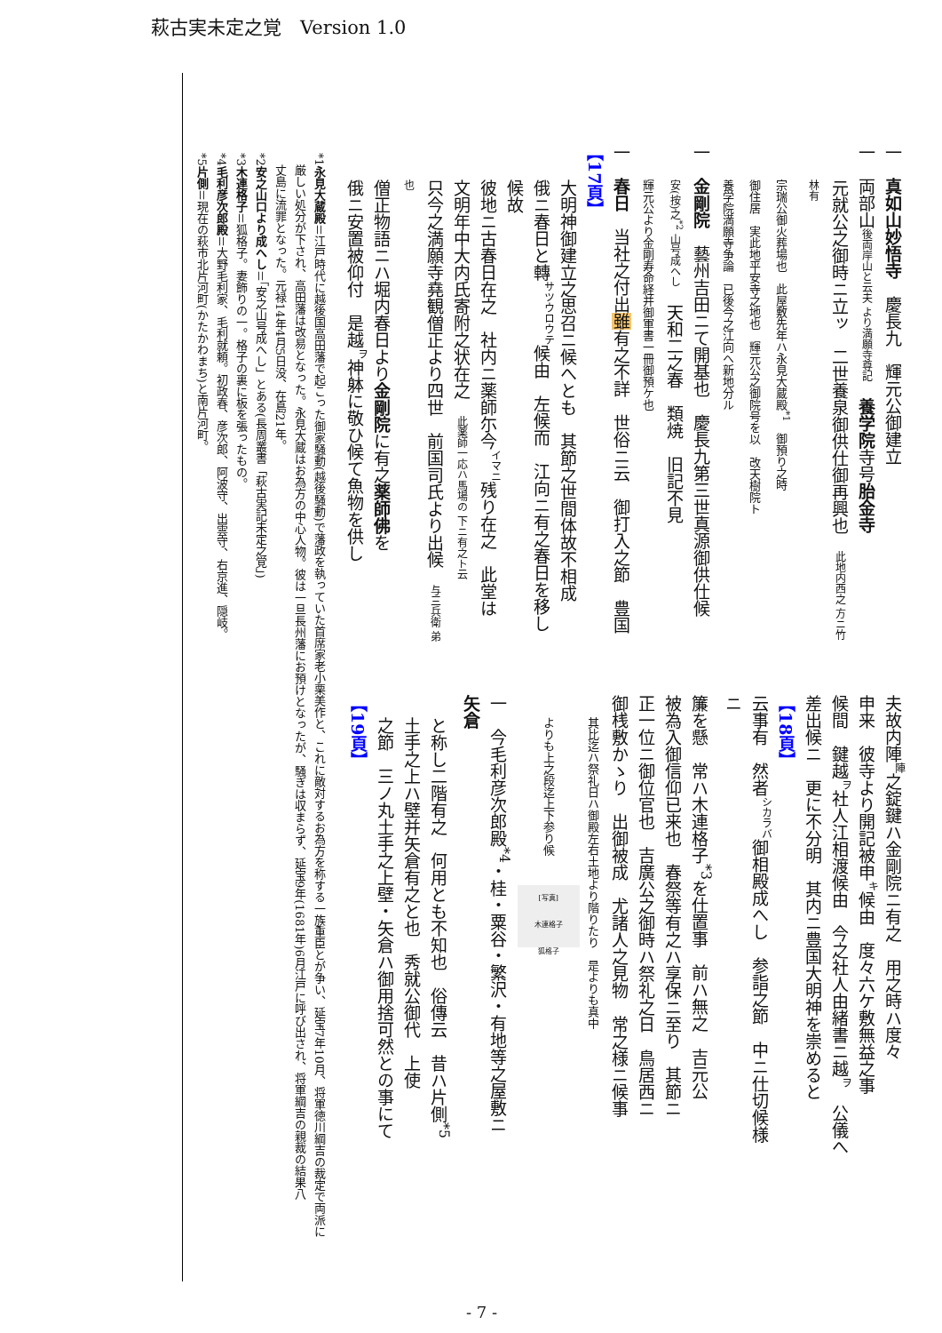萩古実未定之覚　Version 1.0
一　真如山妙悟寺　慶長九　輝元公御建立
一　両部山後両岸山と云夫 より満願寺尊記　養学院寺号胎金寺
元就公之御時ニ立ッ　二世養泉御供仕御再興也　此地内西之 方ニ竹林有
宗瑞公御火葬場也　此屋敷先年ハ永見大蔵殿<sup>*1</sup>　御預り之時
御住居　実此地平安寺之地也　輝元公之御院号を以　改天樹院ト
養学院満願寺争論　已後今之江向ヘ新地分ル
一　金剛院　藝州吉田ニて開基也　慶長九第三世真源御供仕候
安(按)之<sup>*2</sup> 山号成へし　天和二之春　類焼　旧記不見
輝元公より金剛寿命経并御軍書一冊御預ケ也
一　春日　当社之付出雖有之不詳　世俗ニ云　御打入之節　豊国
【17頁】
大明神御建立之思召ニ候へとも　其節之世間体故不相成
俄ニ春日と轉<sup>サツウロウテ</sup>候由　左候而　江向ニ有之春日を移し候故
彼地ニ古春日在之　社内ニ薬師尓今<sup>イマニ</sup>残り在之　此堂は
文明年中大内氏寄附之状在之　此薬師一応ハ馬場の 下ニ有之ト云
只今之満願寺堯観僧正より四世　前国司氏より出候　与三兵衛 弟也
僧正物語ニハ堀内春日より金剛院に有之薬師佛を
俄ニ安置被仰付　是越<sup>ヲ</sup>神躰に敬ひ候て魚物を供し
夫故内陣<sup>陣</sup>之錠鍵ハ金剛院ニ有之　用之時ハ度々
申来　彼寺より開記被申<sup>キ</sup>候由　度々六ケ敷無益之事
候間　鍵越<sup>ヲ</sup>社人江相渡候由　今之社人由緒書ニ越<sup>ヲ</sup>　公儀へ
差出候ニ　更に不分明　其内ニ豊国大明神を崇めると
【18頁】
云事有　然者<sup>シカラバ</sup>御相殿成へし　参詣之節　中ニ仕切候様ニ
簾を懸　常ハ木連格子<sup>*3</sup>を仕置事　前ハ無之　吉元公
被為入御信仰已来也　春祭等有之ハ享保ニ至り　其節ニ
正一位ニ御位官也　吉廣公之御時ハ祭礼之日　鳥居西ニ
御桟敷かゝり　出御被成　尤諸人之見物　常之様ニ候事
其比迄ハ祭礼日ハ御殿左右土地より階りたり　是よりも真中
よりも上之段迄上下参り候　[写真]
木連格子
狐格子
一　今毛利彦次郎殿<sup>*4</sup>・桂・粟谷・繁沢・有地等之屋敷ニ　矢倉
と称し二階有之　何用とも不知也　俗傳云　昔ハ片側<sup>*5</sup>
土手之上ハ壁并矢倉有之と也　秀就公御代　上使
之節　三ノ丸土手之上壁・矢倉ハ御用捨可然との事にて
【19頁】
*1永見大蔵殿＝江戸時代に越後国高田藩で起こった御家騒動(越後騒動)で藩政を執っていた首席家老小栗美作と、これに敵対するお為方を称する一族重臣とが争い、延宝7年10月、将軍徳川綱吉の裁定で両派に
　厳しい処分が下され、高田藩は改易となった。永見大蔵はお為方の中心人物。彼は一旦長州藩にお預けとなったが、騒ぎは収まらず、延宝9年(1681年)6月江戸に呼び出され、将軍綱吉の親裁の結果八
　丈島に流罪となった。元禄14年4月5日没、在島21年。
*2安之山口より成へし＝「安之山号成へし」とある(長周叢書「萩古実記未定之覚」)
*3木連格子＝狐格子。妻飾りの一。格子の裏に板を張ったもの。
*4毛利彦次郎殿＝大野毛利家、毛利就頼。初政春、彦次郎、阿波守、出雲守、右京進、隠岐。
*5片側＝現在の萩市北片河町(かたかわまち)と南片河町。
- 7 -